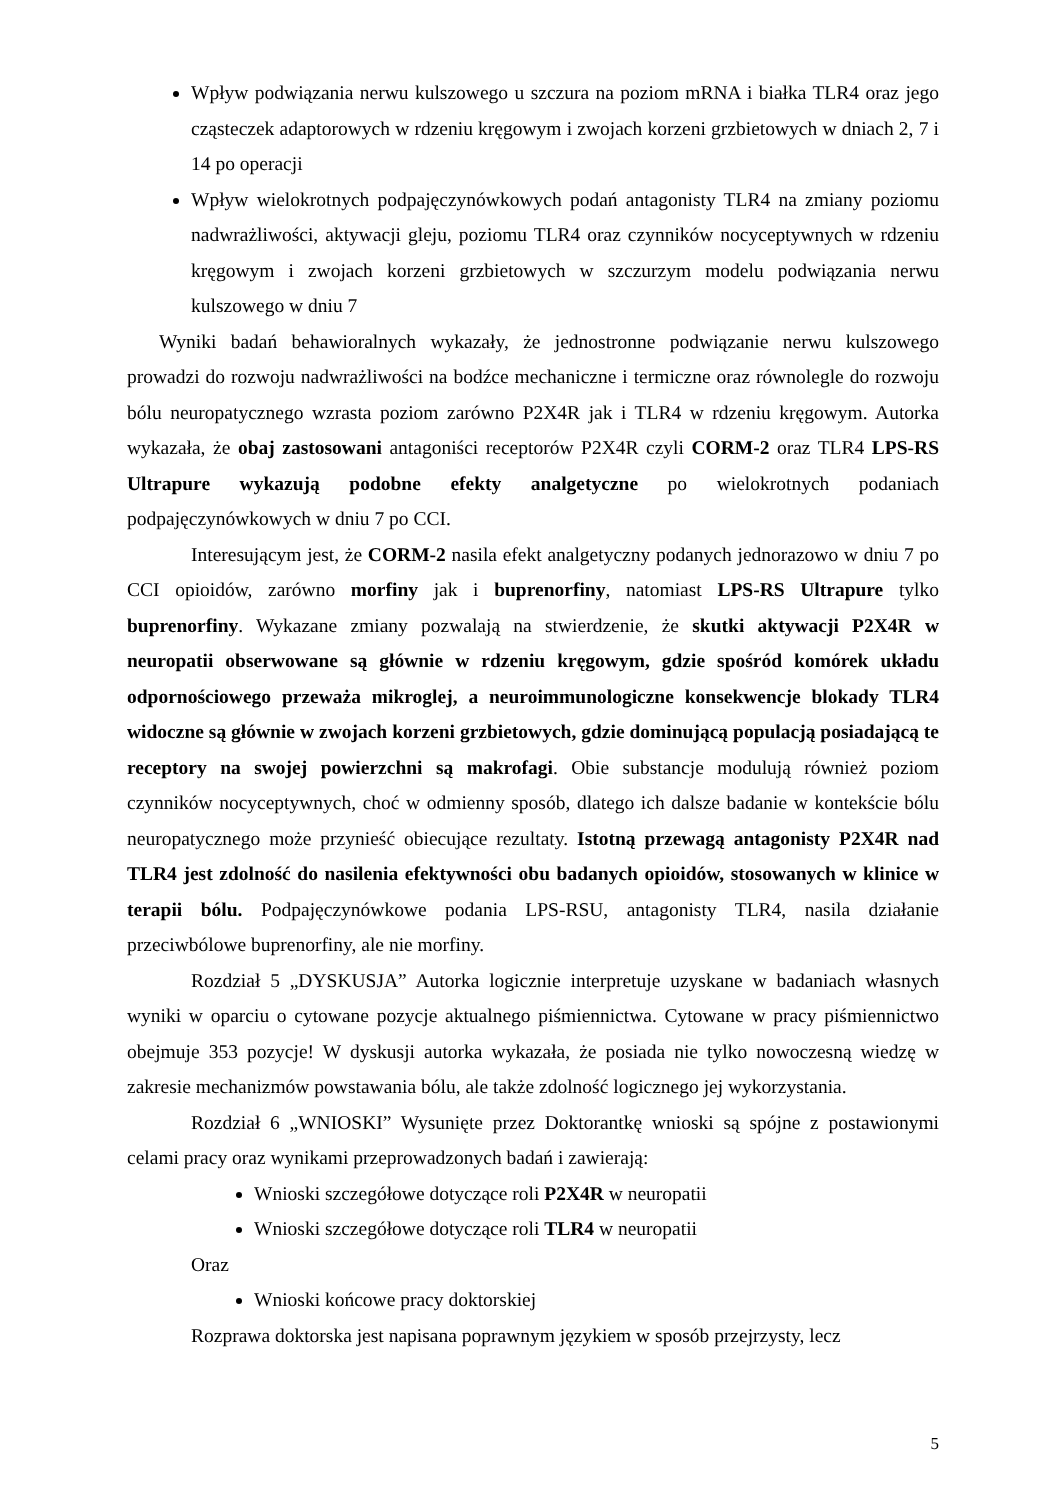Wpływ podwiązania nerwu kulszowego u szczura na poziom mRNA i białka TLR4 oraz jego cząsteczek adaptorowych w rdzeniu kręgowym i zwojach korzeni grzbietowych w dniach 2, 7 i 14 po operacji
Wpływ wielokrotnych podpajęczynówkowych podań antagonisty TLR4 na zmiany poziomu nadwrażliwości, aktywacji gleju, poziomu TLR4 oraz czynników nocyceptywnych w rdzeniu kręgowym i zwojach korzeni grzbietowych w szczurzym modelu podwiązania nerwu kulszowego w dniu 7
Wyniki badań behawioralnych wykazały, że jednostronne podwiązanie nerwu kulszowego prowadzi do rozwoju nadwrażliwości na bodźce mechaniczne i termiczne oraz równolegle do rozwoju bólu neuropatycznego wzrasta poziom zarówno P2X4R jak i TLR4 w rdzeniu kręgowym. Autorka wykazała, że obaj zastosowani antagoniści receptorów P2X4R czyli CORM-2 oraz TLR4 LPS-RS Ultrapure wykazują podobne efekty analgetyczne po wielokrotnych podaniach podpajęczynówkowych w dniu 7 po CCI.
Interesującym jest, że CORM-2 nasila efekt analgetyczny podanych jednorazowo w dniu 7 po CCI opioidów, zarówno morfiny jak i buprenorfiny, natomiast LPS-RS Ultrapure tylko buprenorfiny. Wykazane zmiany pozwalają na stwierdzenie, że skutki aktywacji P2X4R w neuropatii obserwowane są głównie w rdzeniu kręgowym, gdzie spośród komórek układu odpornościowego przeważa mikroglej, a neuroimmunologiczne konsekwencje blokady TLR4 widoczne są głównie w zwojach korzeni grzbietowych, gdzie dominującą populacją posiadającą te receptory na swojej powierzchni są makrofagi. Obie substancje modulują również poziom czynników nocyceptywnych, choć w odmienny sposób, dlatego ich dalsze badanie w kontekście bólu neuropatycznego może przynieść obiecujące rezultaty. Istotną przewagą antagonisty P2X4R nad TLR4 jest zdolność do nasilenia efektywności obu badanych opioidów, stosowanych w klinice w terapii bólu. Podpajęczynówkowe podania LPS-RSU, antagonisty TLR4, nasila działanie przeciwbólowe buprenorfiny, ale nie morfiny.
Rozdział 5 „DYSKUSJA” Autorka logicznie interpretuje uzyskane w badaniach własnych wyniki w oparciu o cytowane pozycje aktualnego piśmiennictwa. Cytowane w pracy piśmiennictwo obejmuje 353 pozycje! W dyskusji autorka wykazała, że posiada nie tylko nowoczesną wiedzę w zakresie mechanizmów powstawania bólu, ale także zdolność logicznego jej wykorzystania.
Rozdział 6 „WNIOSKI” Wysunięte przez Doktorantkę wnioski są spójne z postawionymi celami pracy oraz wynikami przeprowadzonych badań i zawierają:
Wnioski szczegółowe dotyczące roli P2X4R w neuropatii
Wnioski szczegółowe dotyczące roli TLR4 w neuropatii
Oraz
Wnioski końcowe pracy doktorskiej
Rozprawa doktorska jest napisana poprawnym językiem w sposób przejrzysty, lecz
5